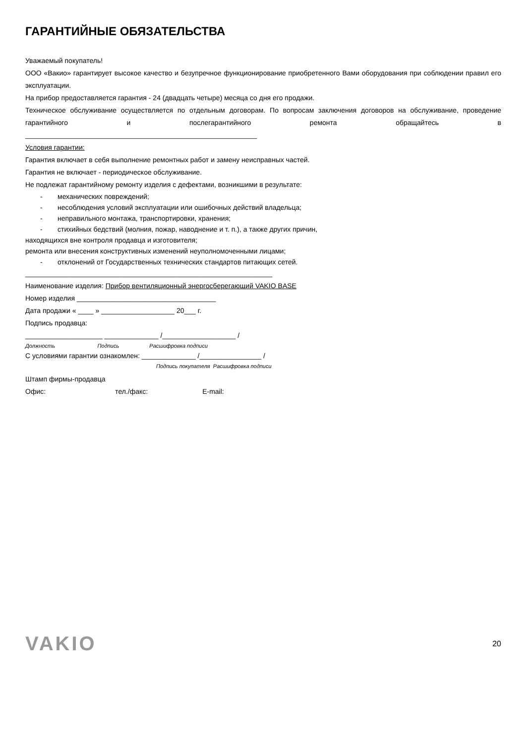ГАРАНТИЙНЫЕ ОБЯЗАТЕЛЬСТВА
Уважаемый покупатель!
ООО «Вакио» гарантирует высокое качество и безупречное функционирование приобретенного Вами оборудования при соблюдении правил его эксплуатации.
На прибор предоставляется гарантия - 24 (двадцать четыре) месяца со дня его продажи.
Техническое обслуживание осуществляется по отдельным договорам. По вопросам заключения договоров на обслуживание, проведение гарантийного и послегарантийного ремонта обращайтесь в
____________________________________________________________
Условия гарантии:
Гарантия включает в себя выполнение ремонтных работ и замену неисправных частей.
Гарантия не включает - периодическое обслуживание.
Не подлежат гарантийному ремонту изделия с дефектами, возникшими в результате:
- механических повреждений;
- несоблюдения условий эксплуатации или ошибочных действий владельца;
- неправильного монтажа, транспортировки, хранения;
- стихийных бедствий (молния, пожар, наводнение и т. п.), а также других причин,
находящихся вне контроля продавца и изготовителя;
ремонта или внесения конструктивных изменений неуполномоченными лицами;
- отклонений от Государственных технических стандартов питающих сетей.
________________________________________________________________
Наименование изделия: Прибор вентиляционный энергосберегающий VAKIO BASE
Номер изделия ____________________________________
Дата продажи « ____ » ___________________ 20___ г.
Подпись продавца:
____________________ ______________ /___________________ /
Должность Подпись Расшифровка подписи
С условиями гарантии ознакомлен: ______________ /________________ /
Подпись покупателя Расшифровка подписи
Штамп фирмы-продавца
Офис: тел./факс: E-mail:
VAKIO
20